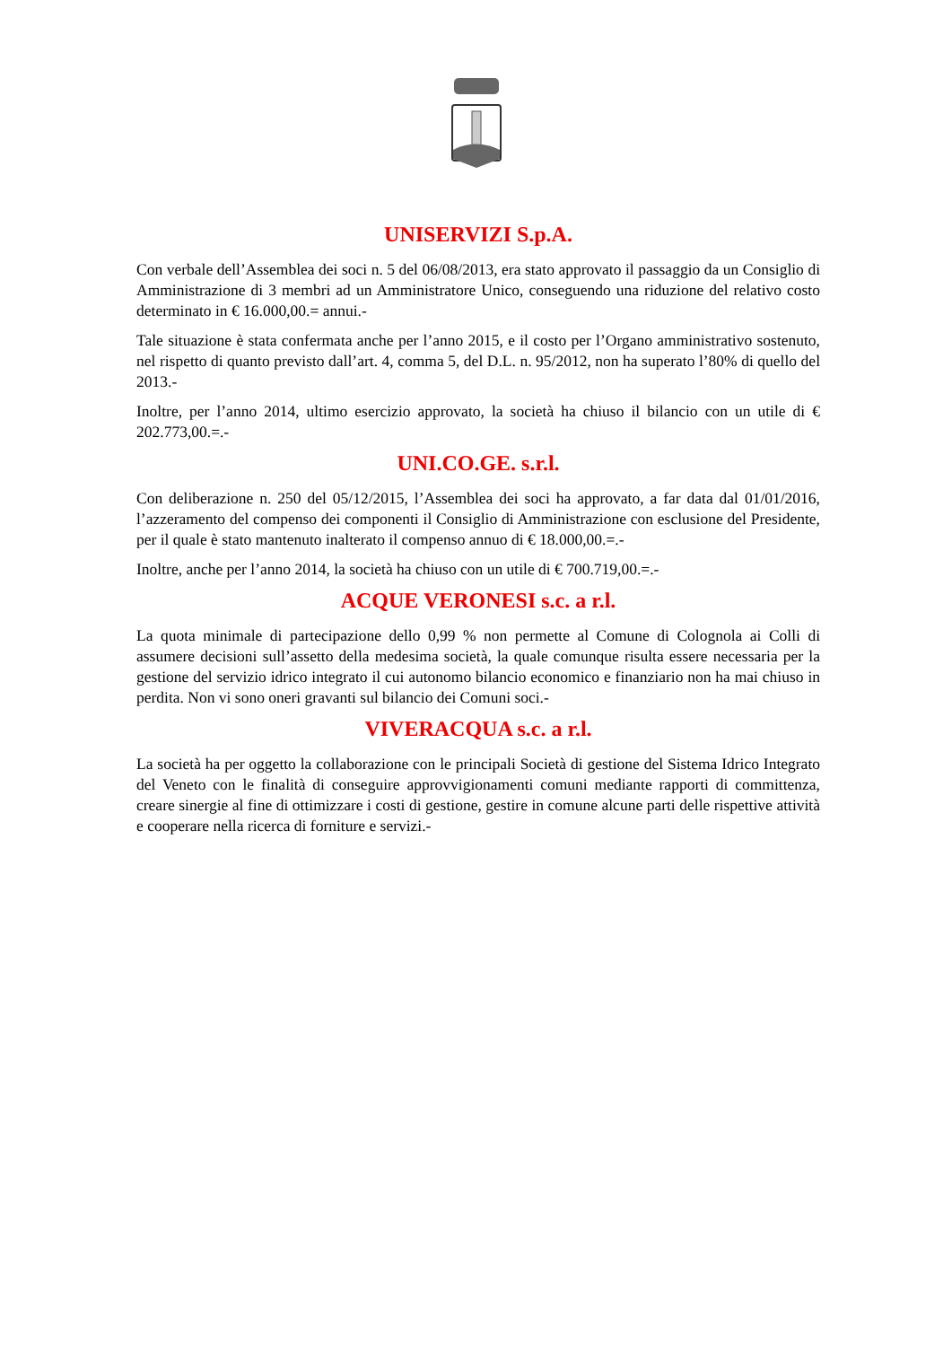UNISERVIZI S.p.A.
Con verbale dell’Assemblea dei soci n. 5 del 06/08/2013, era stato approvato il passaggio da un Consiglio di Amministrazione di 3 membri ad un Amministratore Unico, conseguendo una riduzione del relativo costo determinato in € 16.000,00.= annui.-
Tale situazione è stata confermata anche per l’anno 2015, e il costo per l’Organo amministrativo sostenuto, nel rispetto di quanto previsto dall’art. 4, comma 5, del D.L. n. 95/2012, non ha superato l’80% di quello del 2013.-
Inoltre, per l’anno 2014, ultimo esercizio approvato, la società ha chiuso il bilancio con un utile di € 202.773,00.=.-
UNI.CO.GE. s.r.l.
Con deliberazione n. 250 del 05/12/2015, l’Assemblea dei soci ha approvato, a far data dal 01/01/2016, l’azzeramento del compenso dei componenti il Consiglio di Amministrazione con esclusione del Presidente, per il quale è stato mantenuto inalterato il compenso annuo di € 18.000,00.=.-
Inoltre, anche per l’anno 2014, la società ha chiuso con un utile di € 700.719,00.=.-
ACQUE VERONESI s.c. a r.l.
La quota minimale di partecipazione dello 0,99 % non permette al Comune di Colognola ai Colli di assumere decisioni sull’assetto della medesima società, la quale comunque risulta essere necessaria per la gestione del servizio idrico integrato il cui autonomo bilancio economico e finanziario non ha mai chiuso in perdita. Non vi sono oneri gravanti sul bilancio dei Comuni soci.-
VIVERACQUA s.c. a r.l.
La società ha per oggetto la collaborazione con le principali Società di gestione del Sistema Idrico Integrato del Veneto con le finalità di conseguire approvvigionamenti comuni mediante rapporti di committenza, creare sinergie al fine di ottimizzare i costi di gestione, gestire in comune alcune parti delle rispettive attività e cooperare nella ricerca di forniture e servizi.-